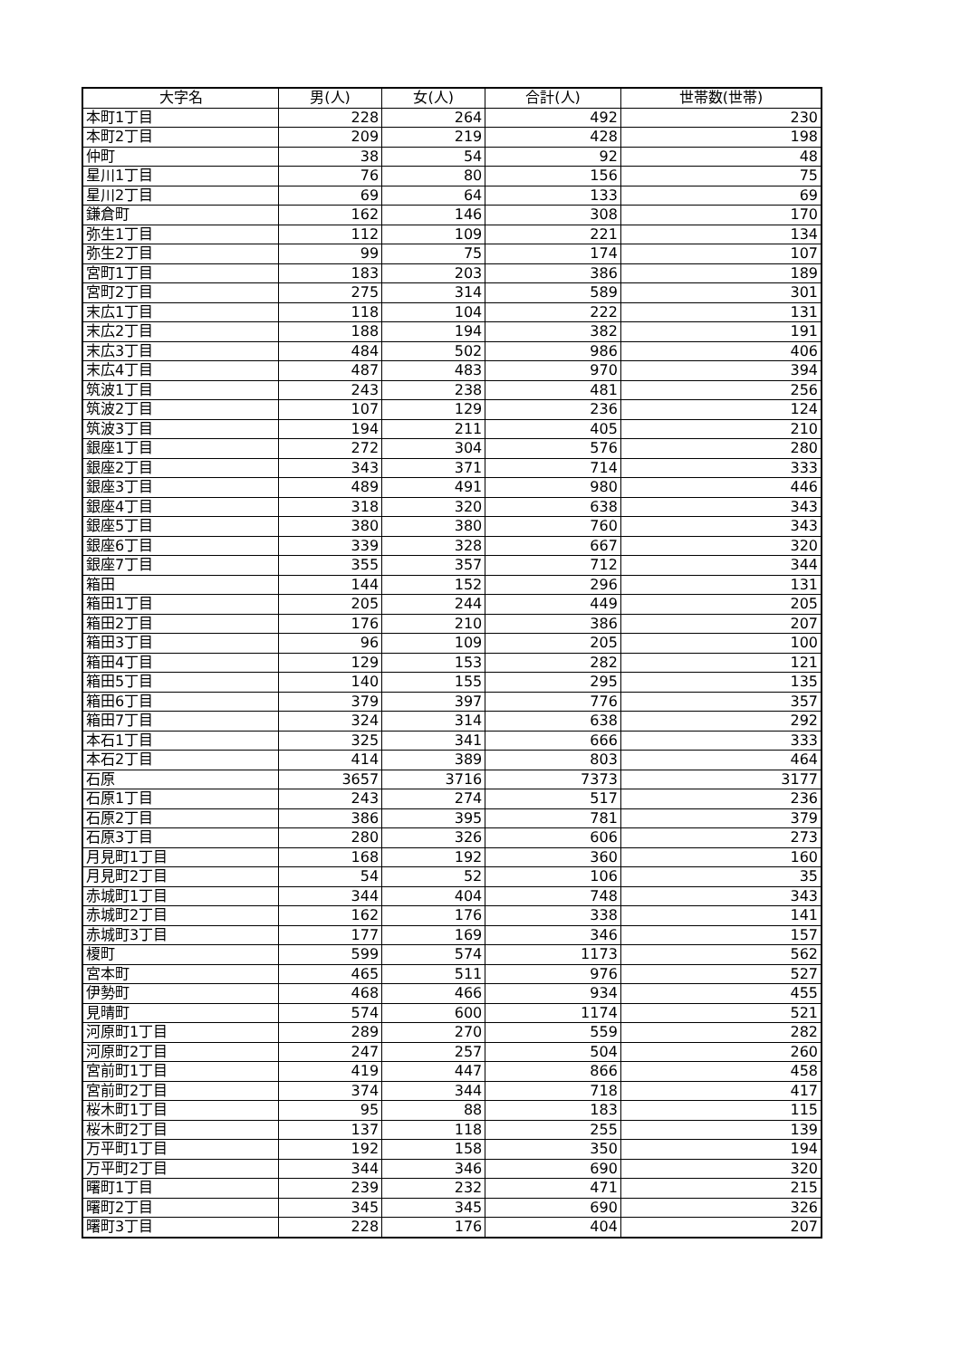| 大字名 | 男(人) | 女(人) | 合計(人) | 世帯数(世帯) |
| --- | --- | --- | --- | --- |
| 本町1丁目 | 228 | 264 | 492 | 230 |
| 本町2丁目 | 209 | 219 | 428 | 198 |
| 仲町 | 38 | 54 | 92 | 48 |
| 星川1丁目 | 76 | 80 | 156 | 75 |
| 星川2丁目 | 69 | 64 | 133 | 69 |
| 鎌倉町 | 162 | 146 | 308 | 170 |
| 弥生1丁目 | 112 | 109 | 221 | 134 |
| 弥生2丁目 | 99 | 75 | 174 | 107 |
| 宮町1丁目 | 183 | 203 | 386 | 189 |
| 宮町2丁目 | 275 | 314 | 589 | 301 |
| 末広1丁目 | 118 | 104 | 222 | 131 |
| 末広2丁目 | 188 | 194 | 382 | 191 |
| 末広3丁目 | 484 | 502 | 986 | 406 |
| 末広4丁目 | 487 | 483 | 970 | 394 |
| 筑波1丁目 | 243 | 238 | 481 | 256 |
| 筑波2丁目 | 107 | 129 | 236 | 124 |
| 筑波3丁目 | 194 | 211 | 405 | 210 |
| 銀座1丁目 | 272 | 304 | 576 | 280 |
| 銀座2丁目 | 343 | 371 | 714 | 333 |
| 銀座3丁目 | 489 | 491 | 980 | 446 |
| 銀座4丁目 | 318 | 320 | 638 | 343 |
| 銀座5丁目 | 380 | 380 | 760 | 343 |
| 銀座6丁目 | 339 | 328 | 667 | 320 |
| 銀座7丁目 | 355 | 357 | 712 | 344 |
| 箱田 | 144 | 152 | 296 | 131 |
| 箱田1丁目 | 205 | 244 | 449 | 205 |
| 箱田2丁目 | 176 | 210 | 386 | 207 |
| 箱田3丁目 | 96 | 109 | 205 | 100 |
| 箱田4丁目 | 129 | 153 | 282 | 121 |
| 箱田5丁目 | 140 | 155 | 295 | 135 |
| 箱田6丁目 | 379 | 397 | 776 | 357 |
| 箱田7丁目 | 324 | 314 | 638 | 292 |
| 本石1丁目 | 325 | 341 | 666 | 333 |
| 本石2丁目 | 414 | 389 | 803 | 464 |
| 石原 | 3657 | 3716 | 7373 | 3177 |
| 石原1丁目 | 243 | 274 | 517 | 236 |
| 石原2丁目 | 386 | 395 | 781 | 379 |
| 石原3丁目 | 280 | 326 | 606 | 273 |
| 月見町1丁目 | 168 | 192 | 360 | 160 |
| 月見町2丁目 | 54 | 52 | 106 | 35 |
| 赤城町1丁目 | 344 | 404 | 748 | 343 |
| 赤城町2丁目 | 162 | 176 | 338 | 141 |
| 赤城町3丁目 | 177 | 169 | 346 | 157 |
| 榎町 | 599 | 574 | 1173 | 562 |
| 宮本町 | 465 | 511 | 976 | 527 |
| 伊勢町 | 468 | 466 | 934 | 455 |
| 見晴町 | 574 | 600 | 1174 | 521 |
| 河原町1丁目 | 289 | 270 | 559 | 282 |
| 河原町2丁目 | 247 | 257 | 504 | 260 |
| 宮前町1丁目 | 419 | 447 | 866 | 458 |
| 宮前町2丁目 | 374 | 344 | 718 | 417 |
| 桜木町1丁目 | 95 | 88 | 183 | 115 |
| 桜木町2丁目 | 137 | 118 | 255 | 139 |
| 万平町1丁目 | 192 | 158 | 350 | 194 |
| 万平町2丁目 | 344 | 346 | 690 | 320 |
| 曙町1丁目 | 239 | 232 | 471 | 215 |
| 曙町2丁目 | 345 | 345 | 690 | 326 |
| 曙町3丁目 | 228 | 176 | 404 | 207 |